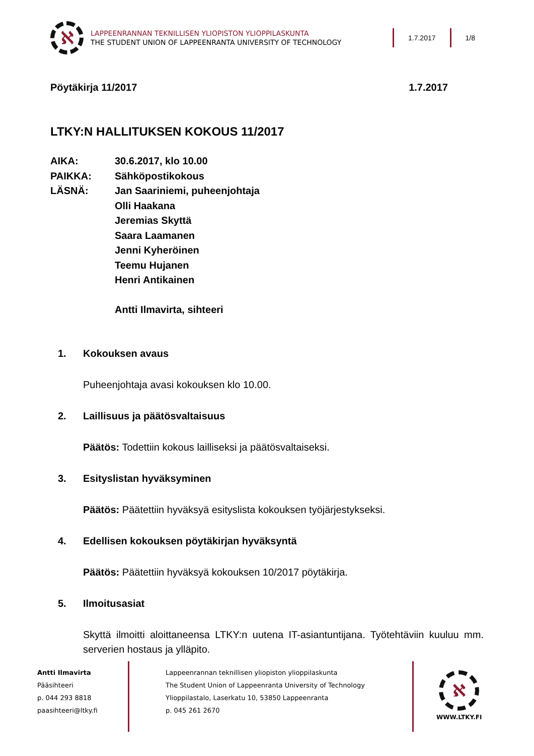ℵ
LAPPEENRANNAN TEKNILLISEN YLIOPISTON YLIOPPILASKUNTA
THE STUDENT UNION OF LAPPEENRANTA UNIVERSITY OF TECHNOLOGY
1.7.2017 1/8
Pöytäkirja 11/2017 1.7.2017
LTKY:N HALLITUKSEN KOKOUS 11/2017
AIKA:
30.6.2017, klo 10.00
PAIKKA:
Sähköpostikokous
LÄSNÄ:
Jan Saariniemi, puheenjohtaja
Olli Haakana
Jeremias Skyttä
Saara Laamanen
Jenni Kyheröinen
Teemu Hujanen
Henri Antikainen
Antti Ilmavirta, sihteeri
1. Kokouksen avaus
Puheenjohtaja avasi kokouksen klo 10.00.
2. Laillisuus ja päätösvaltaisuus
Päätös: Todettiin kokous lailliseksi ja päätösvaltaiseksi.
3. Esityslistan hyväksyminen
Päätös: Päätettiin hyväksyä esityslista kokouksen työjärjestykseksi.
4. Edellisen kokouksen pöytäkirjan hyväksyntä
Päätös: Päätettiin hyväksyä kokouksen 10/2017 pöytäkirja.
5. Ilmoitusasiat
Skyttä ilmoitti aloittaneensa LTKY:n uutena IT-asiantuntijana. Työtehtäviin kuuluu mm. serverien hostaus ja ylläpito.
Antti Ilmavirta
Pääsihteeri
p. 044 293 8818
paasihteeri@ltky.fi
Lappeenrannan teknillisen yliopiston ylioppilaskunta
The Student Union of Lappeenranta University of Technology
Ylioppilastalo, Laserkatu 10, 53850 Lappeenranta
p. 045 261 2670
ℵ
WWW.LTKY.FI